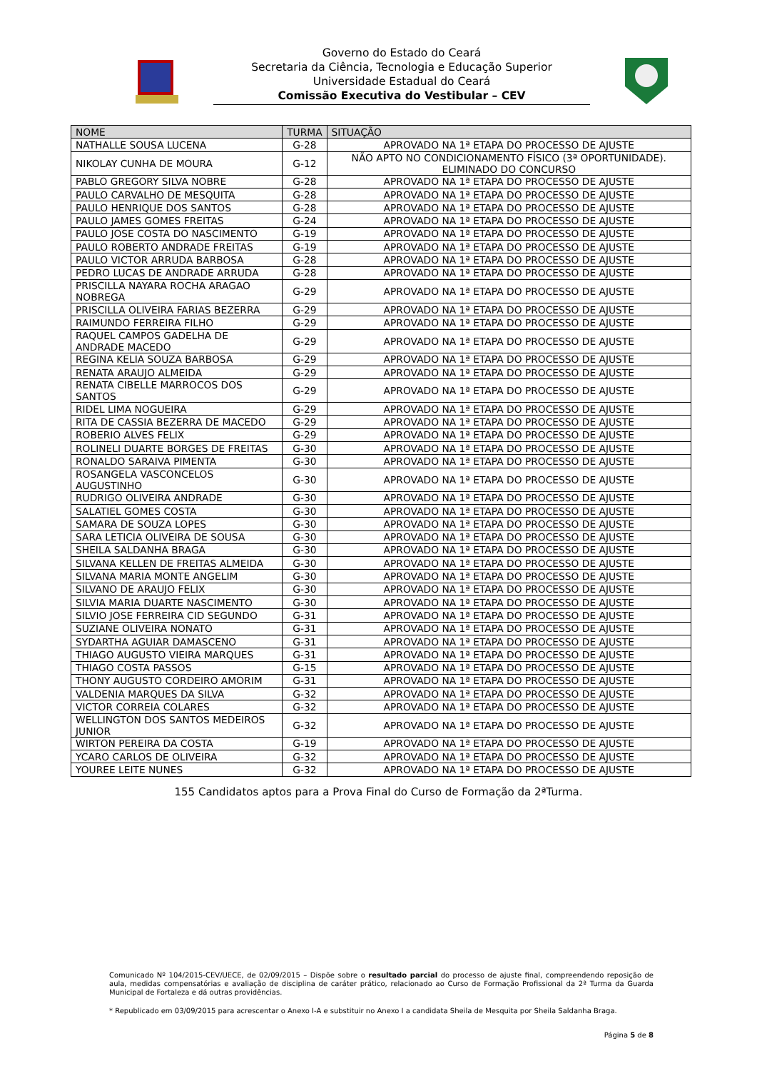Governo do Estado do Ceará
Secretaria da Ciência, Tecnologia e Educação Superior
Universidade Estadual do Ceará
Comissão Executiva do Vestibular – CEV
| NOME | TURMA | SITUAÇÃO |
| --- | --- | --- |
| NATHALLE SOUSA LUCENA | G-28 | APROVADO NA 1ª ETAPA DO PROCESSO DE AJUSTE |
| NIKOLAY CUNHA DE MOURA | G-12 | NÃO APTO NO CONDICIONAMENTO FÍSICO (3ª OPORTUNIDADE). ELIMINADO DO CONCURSO |
| PABLO GREGORY SILVA NOBRE | G-28 | APROVADO NA 1ª ETAPA DO PROCESSO DE AJUSTE |
| PAULO CARVALHO DE MESQUITA | G-28 | APROVADO NA 1ª ETAPA DO PROCESSO DE AJUSTE |
| PAULO HENRIQUE DOS SANTOS | G-28 | APROVADO NA 1ª ETAPA DO PROCESSO DE AJUSTE |
| PAULO JAMES GOMES FREITAS | G-24 | APROVADO NA 1ª ETAPA DO PROCESSO DE AJUSTE |
| PAULO JOSE COSTA DO NASCIMENTO | G-19 | APROVADO NA 1ª ETAPA DO PROCESSO DE AJUSTE |
| PAULO ROBERTO ANDRADE FREITAS | G-19 | APROVADO NA 1ª ETAPA DO PROCESSO DE AJUSTE |
| PAULO VICTOR ARRUDA BARBOSA | G-28 | APROVADO NA 1ª ETAPA DO PROCESSO DE AJUSTE |
| PEDRO LUCAS DE ANDRADE ARRUDA | G-28 | APROVADO NA 1ª ETAPA DO PROCESSO DE AJUSTE |
| PRISCILLA NAYARA ROCHA ARAGAO NOBREGA | G-29 | APROVADO NA 1ª ETAPA DO PROCESSO DE AJUSTE |
| PRISCILLA OLIVEIRA FARIAS BEZERRA | G-29 | APROVADO NA 1ª ETAPA DO PROCESSO DE AJUSTE |
| RAIMUNDO FERREIRA FILHO | G-29 | APROVADO NA 1ª ETAPA DO PROCESSO DE AJUSTE |
| RAQUEL CAMPOS GADELHA DE ANDRADE MACEDO | G-29 | APROVADO NA 1ª ETAPA DO PROCESSO DE AJUSTE |
| REGINA KELIA SOUZA BARBOSA | G-29 | APROVADO NA 1ª ETAPA DO PROCESSO DE AJUSTE |
| RENATA ARAUJO ALMEIDA | G-29 | APROVADO NA 1ª ETAPA DO PROCESSO DE AJUSTE |
| RENATA CIBELLE MARROCOS DOS SANTOS | G-29 | APROVADO NA 1ª ETAPA DO PROCESSO DE AJUSTE |
| RIDEL LIMA NOGUEIRA | G-29 | APROVADO NA 1ª ETAPA DO PROCESSO DE AJUSTE |
| RITA DE CASSIA BEZERRA DE MACEDO | G-29 | APROVADO NA 1ª ETAPA DO PROCESSO DE AJUSTE |
| ROBERIO ALVES FELIX | G-29 | APROVADO NA 1ª ETAPA DO PROCESSO DE AJUSTE |
| ROLINELI DUARTE BORGES DE FREITAS | G-30 | APROVADO NA 1ª ETAPA DO PROCESSO DE AJUSTE |
| RONALDO SARAIVA PIMENTA | G-30 | APROVADO NA 1ª ETAPA DO PROCESSO DE AJUSTE |
| ROSANGELA VASCONCELOS AUGUSTINHO | G-30 | APROVADO NA 1ª ETAPA DO PROCESSO DE AJUSTE |
| RUDRIGO OLIVEIRA ANDRADE | G-30 | APROVADO NA 1ª ETAPA DO PROCESSO DE AJUSTE |
| SALATIEL GOMES COSTA | G-30 | APROVADO NA 1ª ETAPA DO PROCESSO DE AJUSTE |
| SAMARA DE SOUZA LOPES | G-30 | APROVADO NA 1ª ETAPA DO PROCESSO DE AJUSTE |
| SARA LETICIA OLIVEIRA DE SOUSA | G-30 | APROVADO NA 1ª ETAPA DO PROCESSO DE AJUSTE |
| SHEILA SALDANHA BRAGA | G-30 | APROVADO NA 1ª ETAPA DO PROCESSO DE AJUSTE |
| SILVANA KELLEN DE FREITAS ALMEIDA | G-30 | APROVADO NA 1ª ETAPA DO PROCESSO DE AJUSTE |
| SILVANA MARIA MONTE ANGELIM | G-30 | APROVADO NA 1ª ETAPA DO PROCESSO DE AJUSTE |
| SILVANO DE ARAUJO FELIX | G-30 | APROVADO NA 1ª ETAPA DO PROCESSO DE AJUSTE |
| SILVIA MARIA DUARTE NASCIMENTO | G-30 | APROVADO NA 1ª ETAPA DO PROCESSO DE AJUSTE |
| SILVIO JOSE FERREIRA CID SEGUNDO | G-31 | APROVADO NA 1ª ETAPA DO PROCESSO DE AJUSTE |
| SUZIANE OLIVEIRA NONATO | G-31 | APROVADO NA 1ª ETAPA DO PROCESSO DE AJUSTE |
| SYDARTHA AGUIAR DAMASCENO | G-31 | APROVADO NA 1ª ETAPA DO PROCESSO DE AJUSTE |
| THIAGO AUGUSTO VIEIRA MARQUES | G-31 | APROVADO NA 1ª ETAPA DO PROCESSO DE AJUSTE |
| THIAGO COSTA PASSOS | G-15 | APROVADO NA 1ª ETAPA DO PROCESSO DE AJUSTE |
| THONY AUGUSTO CORDEIRO AMORIM | G-31 | APROVADO NA 1ª ETAPA DO PROCESSO DE AJUSTE |
| VALDENIA MARQUES DA SILVA | G-32 | APROVADO NA 1ª ETAPA DO PROCESSO DE AJUSTE |
| VICTOR CORREIA COLARES | G-32 | APROVADO NA 1ª ETAPA DO PROCESSO DE AJUSTE |
| WELLINGTON DOS SANTOS MEDEIROS JUNIOR | G-32 | APROVADO NA 1ª ETAPA DO PROCESSO DE AJUSTE |
| WIRTON PEREIRA DA COSTA | G-19 | APROVADO NA 1ª ETAPA DO PROCESSO DE AJUSTE |
| YCARO CARLOS DE OLIVEIRA | G-32 | APROVADO NA 1ª ETAPA DO PROCESSO DE AJUSTE |
| YOUREE LEITE NUNES | G-32 | APROVADO NA 1ª ETAPA DO PROCESSO DE AJUSTE |
155 Candidatos aptos para a Prova Final do Curso de Formação da 2ªTurma.
Comunicado Nº 104/2015-CEV/UECE, de 02/09/2015 – Dispõe sobre o resultado parcial do processo de ajuste final, compreendendo reposição de aula, medidas compensatórias e avaliação de disciplina de caráter prático, relacionado ao Curso de Formação Profissional da 2ª Turma da Guarda Municipal de Fortaleza e dá outras providências.
* Republicado em 03/09/2015 para acrescentar o Anexo I-A e substituir no Anexo I a candidata Sheila de Mesquita por Sheila Saldanha Braga.
Página 5 de 8